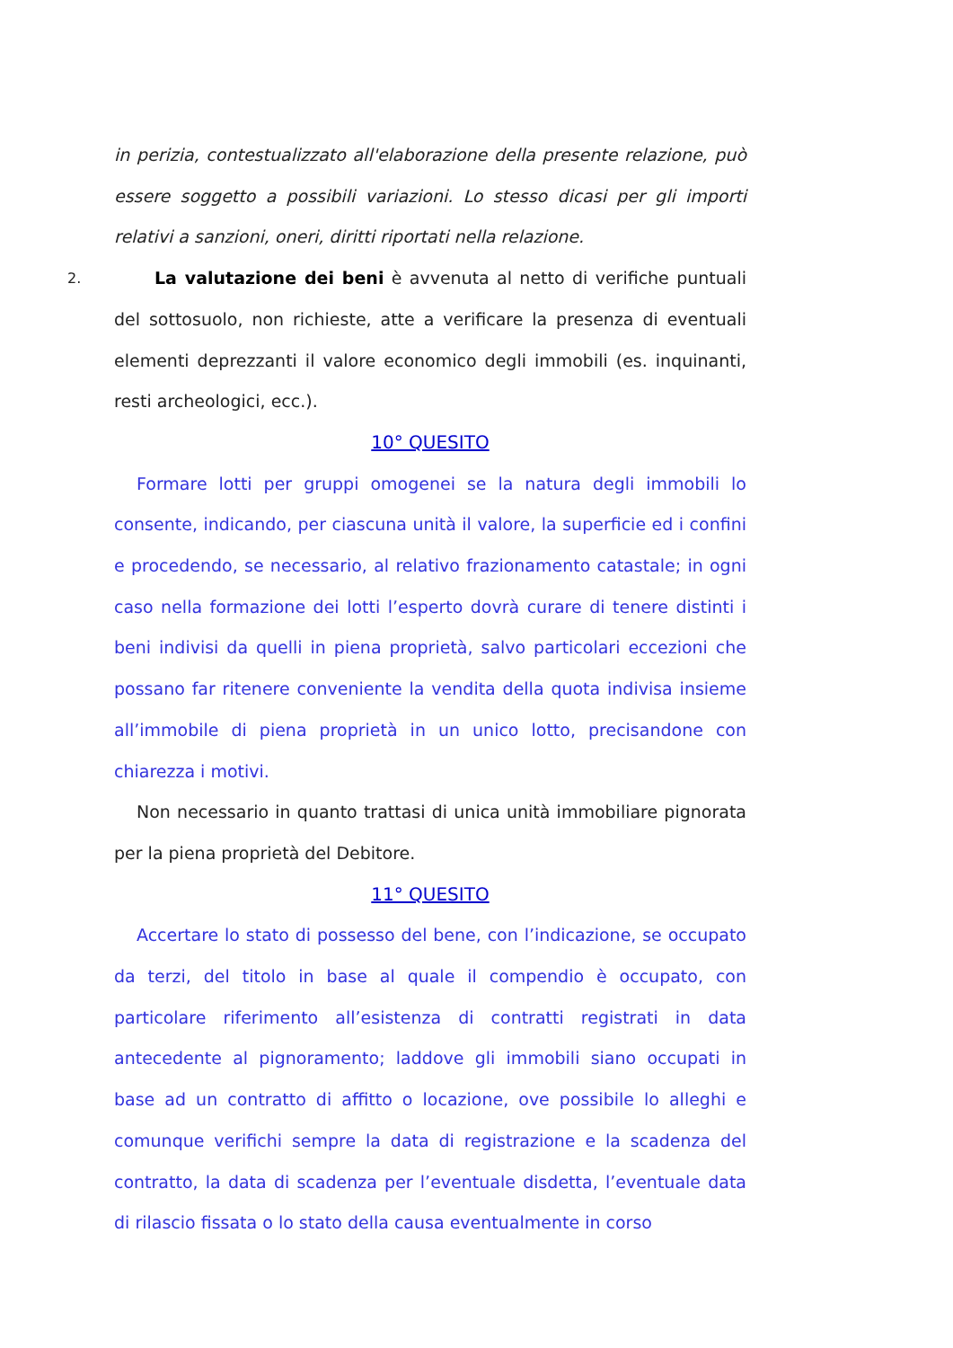in perizia, contestualizzato all'elaborazione della presente relazione, può essere soggetto a possibili variazioni. Lo stesso dicasi per gli importi relativi a sanzioni, oneri, diritti riportati nella relazione.
2. La valutazione dei beni è avvenuta al netto di verifiche puntuali del sottosuolo, non richieste, atte a verificare la presenza di eventuali elementi deprezzanti il valore economico degli immobili (es. inquinanti, resti archeologici, ecc.).
10° QUESITO
Formare lotti per gruppi omogenei se la natura degli immobili lo consente, indicando, per ciascuna unità il valore, la superficie ed i confini e procedendo, se necessario, al relativo frazionamento catastale; in ogni caso nella formazione dei lotti l’esperto dovrà curare di tenere distinti i beni indivisi da quelli in piena proprietà, salvo particolari eccezioni che possano far ritenere conveniente la vendita della quota indivisa insieme all’immobile di piena proprietà in un unico lotto, precisandone con chiarezza i motivi.
Non necessario in quanto trattasi di unica unità immobiliare pignorata per la piena proprietà del Debitore.
11° QUESITO
Accertare lo stato di possesso del bene, con l’indicazione, se occupato da terzi, del titolo in base al quale il compendio è occupato, con particolare riferimento all’esistenza di contratti registrati in data antecedente al pignoramento; laddove gli immobili siano occupati in base ad un contratto di affitto o locazione, ove possibile lo alleghi e comunque verifichi sempre la data di registrazione e la scadenza del contratto, la data di scadenza per l’eventuale disdetta, l’eventuale data di rilascio fissata o lo stato della causa eventualmente in corso